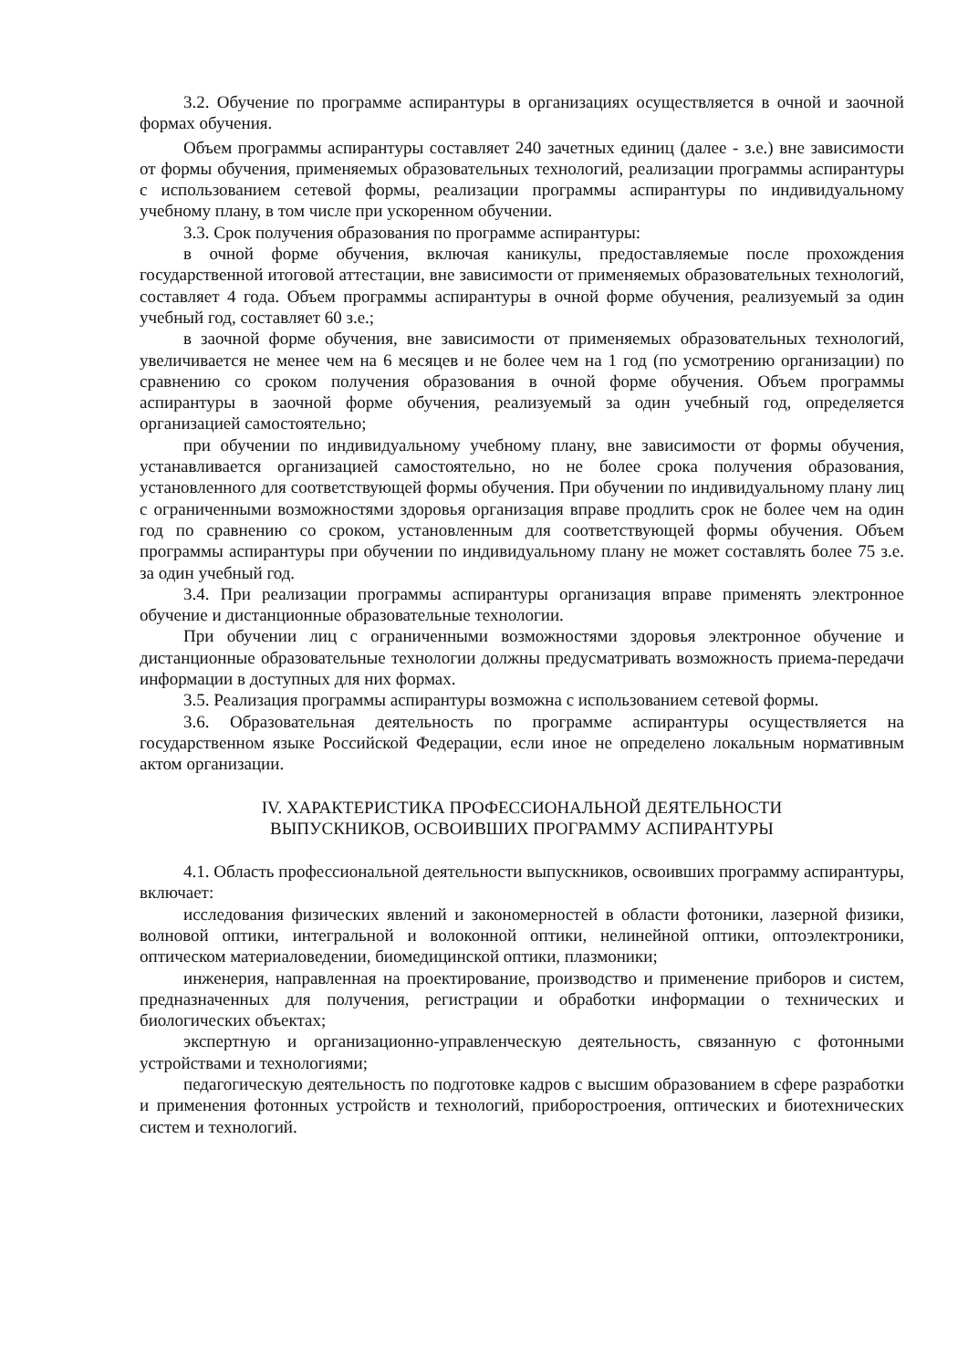3.2. Обучение по программе аспирантуры в организациях осуществляется в очной и заочной формах обучения.
Объем программы аспирантуры составляет 240 зачетных единиц (далее - з.е.) вне зависимости от формы обучения, применяемых образовательных технологий, реализации программы аспирантуры с использованием сетевой формы, реализации программы аспирантуры по индивидуальному учебному плану, в том числе при ускоренном обучении.
3.3. Срок получения образования по программе аспирантуры:
в очной форме обучения, включая каникулы, предоставляемые после прохождения государственной итоговой аттестации, вне зависимости от применяемых образовательных технологий, составляет 4 года. Объем программы аспирантуры в очной форме обучения, реализуемый за один учебный год, составляет 60 з.е.;
в заочной форме обучения, вне зависимости от применяемых образовательных технологий, увеличивается не менее чем на 6 месяцев и не более чем на 1 год (по усмотрению организации) по сравнению со сроком получения образования в очной форме обучения. Объем программы аспирантуры в заочной форме обучения, реализуемый за один учебный год, определяется организацией самостоятельно;
при обучении по индивидуальному учебному плану, вне зависимости от формы обучения, устанавливается организацией самостоятельно, но не более срока получения образования, установленного для соответствующей формы обучения. При обучении по индивидуальному плану лиц с ограниченными возможностями здоровья организация вправе продлить срок не более чем на один год по сравнению со сроком, установленным для соответствующей формы обучения. Объем программы аспирантуры при обучении по индивидуальному плану не может составлять более 75 з.е. за один учебный год.
3.4. При реализации программы аспирантуры организация вправе применять электронное обучение и дистанционные образовательные технологии.
При обучении лиц с ограниченными возможностями здоровья электронное обучение и дистанционные образовательные технологии должны предусматривать возможность приема-передачи информации в доступных для них формах.
3.5. Реализация программы аспирантуры возможна с использованием сетевой формы.
3.6. Образовательная деятельность по программе аспирантуры осуществляется на государственном языке Российской Федерации, если иное не определено локальным нормативным актом организации.
IV. ХАРАКТЕРИСТИКА ПРОФЕССИОНАЛЬНОЙ ДЕЯТЕЛЬНОСТИ
ВЫПУСКНИКОВ, ОСВОИВШИХ ПРОГРАММУ АСПИРАНТУРЫ
4.1. Область профессиональной деятельности выпускников, освоивших программу аспирантуры, включает:
исследования физических явлений и закономерностей в области фотоники, лазерной физики, волновой оптики, интегральной и волоконной оптики, нелинейной оптики, оптоэлектроники, оптическом материаловедении, биомедицинской оптики, плазмоники;
инженерия, направленная на проектирование, производство и применение приборов и систем, предназначенных для получения, регистрации и обработки информации о технических и биологических объектах;
экспертную и организационно-управленческую деятельность, связанную с фотонными устройствами и технологиями;
педагогическую деятельность по подготовке кадров с высшим образованием в сфере разработки и применения фотонных устройств и технологий, приборостроения, оптических и биотехнических систем и технологий.